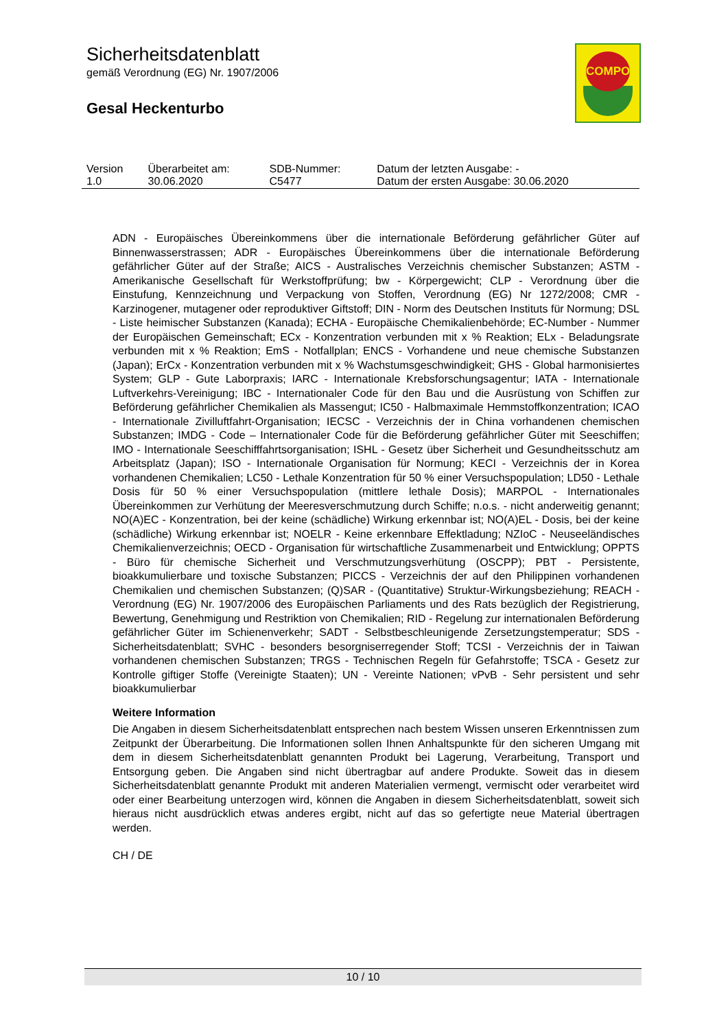Sicherheitsdatenblatt
gemäß Verordnung (EG) Nr. 1907/2006
Gesal Heckenturbo
COMPO
| Version 1.0 | Überarbeitet am: 30.06.2020 | SDB-Nummer: C5477 | Datum der letzten Ausgabe: - Datum der ersten Ausgabe: 30.06.2020 |
ADN - Europäisches Übereinkommens über die internationale Beförderung gefährlicher Güter auf Binnenwasserstrassen; ADR - Europäisches Übereinkommens über die internationale Beförderung gefährlicher Güter auf der Straße; AICS - Australisches Verzeichnis chemischer Substanzen; ASTM - Amerikanische Gesellschaft für Werkstoffprüfung; bw - Körpergewicht; CLP - Verordnung über die Einstufung, Kennzeichnung und Verpackung von Stoffen, Verordnung (EG) Nr 1272/2008; CMR - Karzinogener, mutagener oder reproduktiver Giftstoff; DIN - Norm des Deutschen Instituts für Normung; DSL - Liste heimischer Substanzen (Kanada); ECHA - Europäische Chemikalienbehörde; EC-Number - Nummer der Europäischen Gemeinschaft; ECx - Konzentration verbunden mit x % Reaktion; ELx - Beladungsrate verbunden mit x % Reaktion; EmS - Notfallplan; ENCS - Vorhandene und neue chemische Substanzen (Japan); ErCx - Konzentration verbunden mit x % Wachstumsgeschwindigkeit; GHS - Global harmonisiertes System; GLP - Gute Laborpraxis; IARC - Internationale Krebsforschungsagentur; IATA - Internationale Luftverkehrs-Vereinigung; IBC - Internationaler Code für den Bau und die Ausrüstung von Schiffen zur Beförderung gefährlicher Chemikalien als Massengut; IC50 - Halbmaximale Hemmstoffkonzentration; ICAO - Internationale Zivilluftfahrt-Organisation; IECSC - Verzeichnis der in China vorhandenen chemischen Substanzen; IMDG - Code – Internationaler Code für die Beförderung gefährlicher Güter mit Seeschiffen; IMO - Internationale Seeschifffahrtsorganisation; ISHL - Gesetz über Sicherheit und Gesundheitsschutz am Arbeitsplatz (Japan); ISO - Internationale Organisation für Normung; KECI - Verzeichnis der in Korea vorhandenen Chemikalien; LC50 - Lethale Konzentration für 50 % einer Versuchspopulation; LD50 - Lethale Dosis für 50 % einer Versuchspopulation (mittlere lethale Dosis); MARPOL - Internationales Übereinkommen zur Verhütung der Meeresverschmutzung durch Schiffe; n.o.s. - nicht anderweitig genannt; NO(A)EC - Konzentration, bei der keine (schädliche) Wirkung erkennbar ist; NO(A)EL - Dosis, bei der keine (schädliche) Wirkung erkennbar ist; NOELR - Keine erkennbare Effektladung; NZIoC - Neuseeländisches Chemikalienverzeichnis; OECD - Organisation für wirtschaftliche Zusammenarbeit und Entwicklung; OPPTS - Büro für chemische Sicherheit und Verschmutzungsverhütung (OSCPP); PBT - Persistente, bioakkumulierbare und toxische Substanzen; PICCS - Verzeichnis der auf den Philippinen vorhandenen Chemikalien und chemischen Substanzen; (Q)SAR - (Quantitative) Struktur-Wirkungsbeziehung; REACH - Verordnung (EG) Nr. 1907/2006 des Europäischen Parliaments und des Rats bezüglich der Registrierung, Bewertung, Genehmigung und Restriktion von Chemikalien; RID - Regelung zur internationalen Beförderung gefährlicher Güter im Schienenverkehr; SADT - Selbstbeschleunigende Zersetzungstemperatur; SDS - Sicherheitsdatenblatt; SVHC - besonders besorgniserregender Stoff; TCSI - Verzeichnis der in Taiwan vorhandenen chemischen Substanzen; TRGS - Technischen Regeln für Gefahrstoffe; TSCA - Gesetz zur Kontrolle giftiger Stoffe (Vereinigte Staaten); UN - Vereinte Nationen; vPvB - Sehr persistent und sehr bioakkumulierbar
Weitere Information
Die Angaben in diesem Sicherheitsdatenblatt entsprechen nach bestem Wissen unseren Erkenntnissen zum Zeitpunkt der Überarbeitung. Die Informationen sollen Ihnen Anhaltspunkte für den sicheren Umgang mit dem in diesem Sicherheitsdatenblatt genannten Produkt bei Lagerung, Verarbeitung, Transport und Entsorgung geben. Die Angaben sind nicht übertragbar auf andere Produkte. Soweit das in diesem Sicherheitsdatenblatt genannte Produkt mit anderen Materialien vermengt, vermischt oder verarbeitet wird oder einer Bearbeitung unterzogen wird, können die Angaben in diesem Sicherheitsdatenblatt, soweit sich hieraus nicht ausdrücklich etwas anderes ergibt, nicht auf das so gefertigte neue Material übertragen werden.
CH / DE
10 / 10